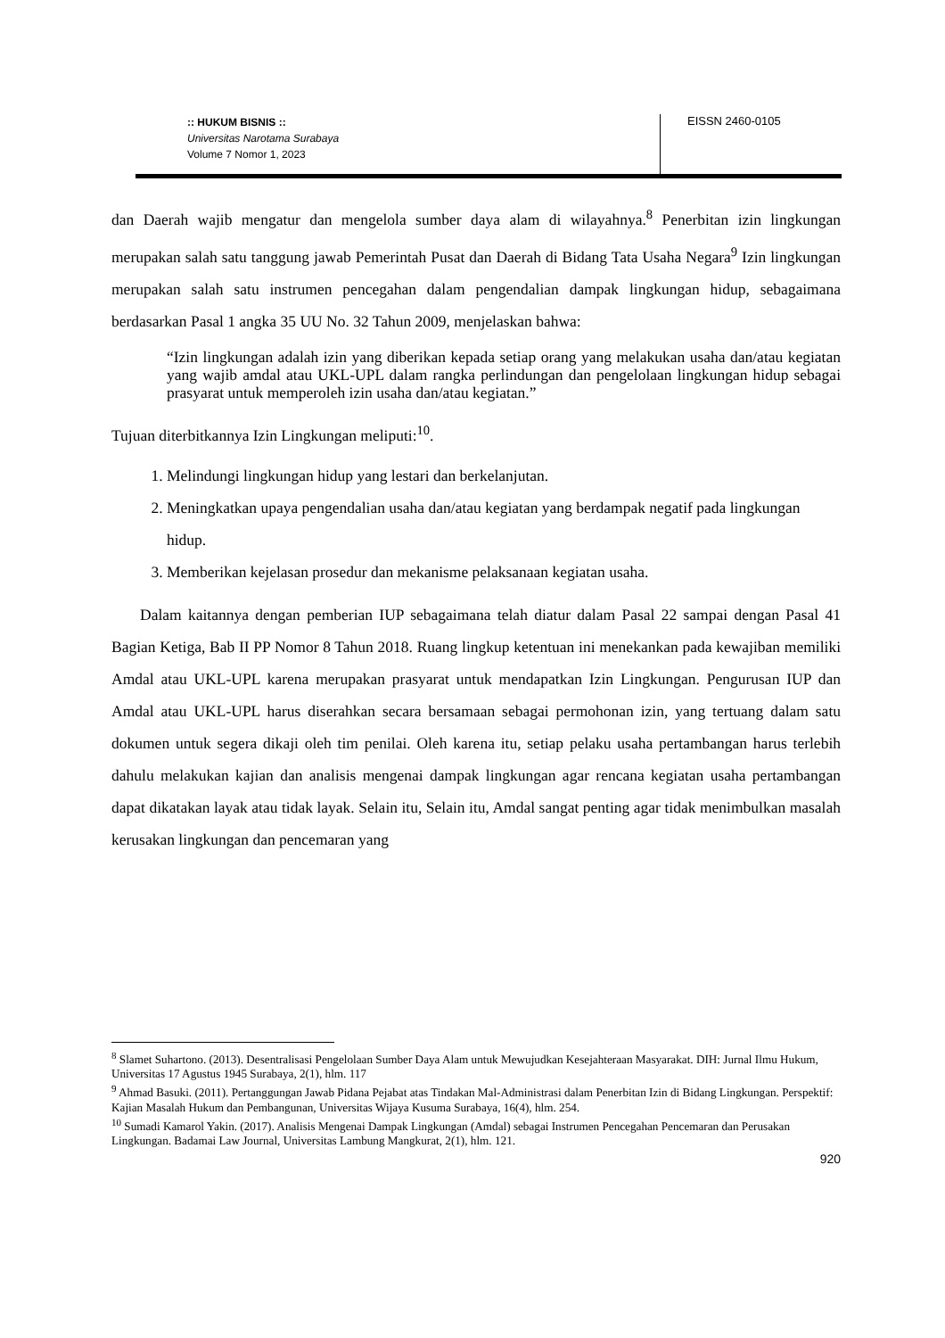:: HUKUM BISNIS ::
Universitas Narotama Surabaya
Volume 7 Nomor 1, 2023
EISSN 2460-0105
dan Daerah wajib mengatur dan mengelola sumber daya alam di wilayahnya.<sup>8</sup> Penerbitan izin lingkungan merupakan salah satu tanggung jawab Pemerintah Pusat dan Daerah di Bidang Tata Usaha Negara<sup>9</sup> Izin lingkungan merupakan salah satu instrumen pencegahan dalam pengendalian dampak lingkungan hidup, sebagaimana berdasarkan Pasal 1 angka 35 UU No. 32 Tahun 2009, menjelaskan bahwa:
“Izin lingkungan adalah izin yang diberikan kepada setiap orang yang melakukan usaha dan/atau kegiatan yang wajib amdal atau UKL-UPL dalam rangka perlindungan dan pengelolaan lingkungan hidup sebagai prasyarat untuk memperoleh izin usaha dan/atau kegiatan.”
Tujuan diterbitkannya Izin Lingkungan meliputi:<sup>10</sup>.
1. Melindungi lingkungan hidup yang lestari dan berkelanjutan.
2. Meningkatkan upaya pengendalian usaha dan/atau kegiatan yang berdampak negatif pada lingkungan hidup.
3. Memberikan kejelasan prosedur dan mekanisme pelaksanaan kegiatan usaha.
Dalam kaitannya dengan pemberian IUP sebagaimana telah diatur dalam Pasal 22 sampai dengan Pasal 41 Bagian Ketiga, Bab II PP Nomor 8 Tahun 2018. Ruang lingkup ketentuan ini menekankan pada kewajiban memiliki Amdal atau UKL-UPL karena merupakan prasyarat untuk mendapatkan Izin Lingkungan. Pengurusan IUP dan Amdal atau UKL-UPL harus diserahkan secara bersamaan sebagai permohonan izin, yang tertuang dalam satu dokumen untuk segera dikaji oleh tim penilai. Oleh karena itu, setiap pelaku usaha pertambangan harus terlebih dahulu melakukan kajian dan analisis mengenai dampak lingkungan agar rencana kegiatan usaha pertambangan dapat dikatakan layak atau tidak layak. Selain itu, Selain itu, Amdal sangat penting agar tidak menimbulkan masalah kerusakan lingkungan dan pencemaran yang
<sup>8</sup> Slamet Suhartono. (2013). Desentralisasi Pengelolaan Sumber Daya Alam untuk Mewujudkan Kesejahteraan Masyarakat. DIH: Jurnal Ilmu Hukum, Universitas 17 Agustus 1945 Surabaya, 2(1), hlm. 117
<sup>9</sup> Ahmad Basuki. (2011). Pertanggungan Jawab Pidana Pejabat atas Tindakan Mal-Administrasi dalam Penerbitan Izin di Bidang Lingkungan. Perspektif: Kajian Masalah Hukum dan Pembangunan, Universitas Wijaya Kusuma Surabaya, 16(4), hlm. 254.
<sup>10</sup> Sumadi Kamarol Yakin. (2017). Analisis Mengenai Dampak Lingkungan (Amdal) sebagai Instrumen Pencegahan Pencemaran dan Perusakan Lingkungan. Badamai Law Journal, Universitas Lambung Mangkurat, 2(1), hlm. 121.
920